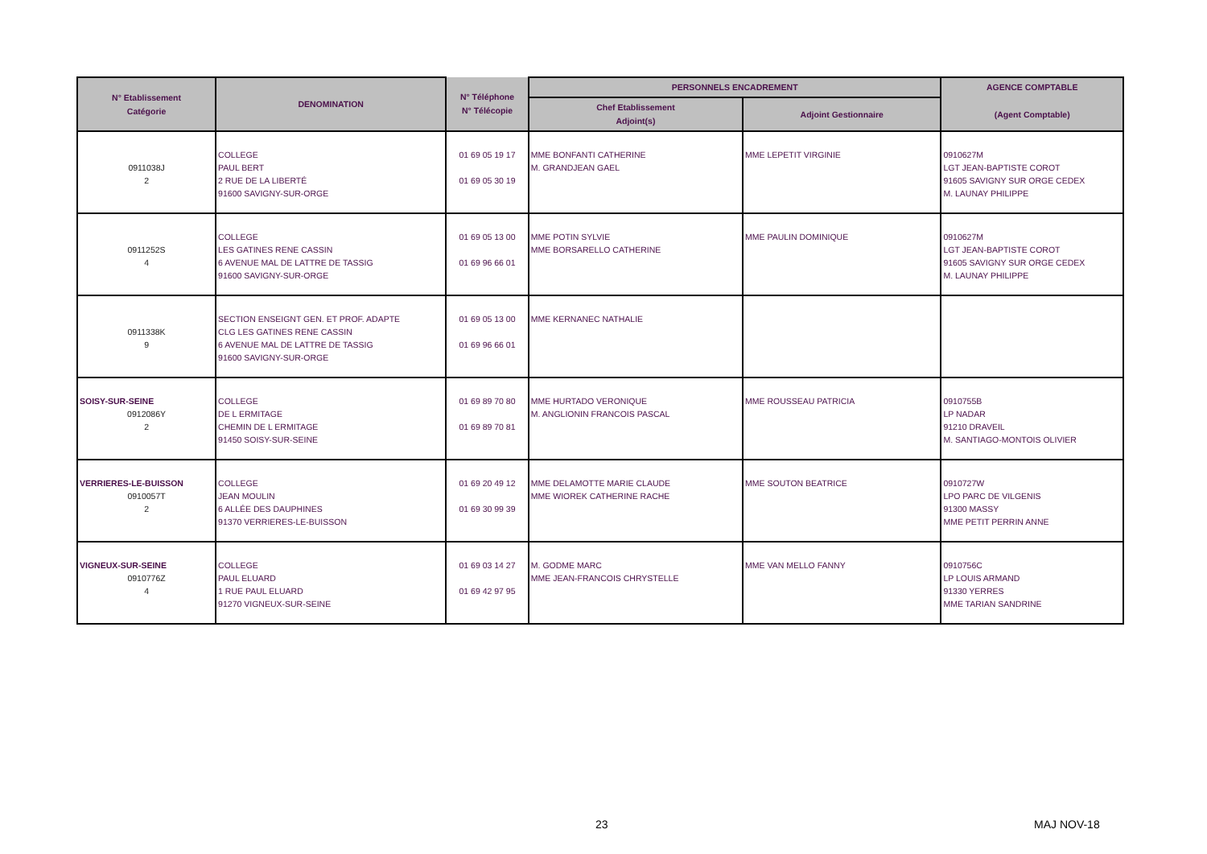| N° Etablissement Catégorie | DENOMINATION | N° Téléphone N° Télécopie | PERSONNELS ENCADREMENT | | AGENCE COMPTABLE (Agent Comptable) |
| --- | --- | --- | --- | --- | --- |
| | | | Chef Etablissement Adjoint(s) | Adjoint Gestionnaire | |
| 0911038J 2 | COLLEGE PAUL BERT 2 RUE DE LA LIBERTÉ 91600 SAVIGNY-SUR-ORGE | 01 69 05 19 17 01 69 05 30 19 | MME BONFANTI CATHERINE M. GRANDJEAN GAEL | MME LEPETIT VIRGINIE | 0910627M LGT JEAN-BAPTISTE COROT 91605 SAVIGNY SUR ORGE CEDEX M. LAUNAY PHILIPPE |
| 0911252S 4 | COLLEGE LES GATINES RENE CASSIN 6 AVENUE MAL DE LATTRE DE TASSIG 91600 SAVIGNY-SUR-ORGE | 01 69 05 13 00 01 69 96 66 01 | MME POTIN SYLVIE MME BORSARELLO CATHERINE | MME PAULIN DOMINIQUE | 0910627M LGT JEAN-BAPTISTE COROT 91605 SAVIGNY SUR ORGE CEDEX M. LAUNAY PHILIPPE |
| 0911338K 9 | SECTION ENSEIGNT GEN. ET PROF. ADAPTE CLG LES GATINES RENE CASSIN 6 AVENUE MAL DE LATTRE DE TASSIG 91600 SAVIGNY-SUR-ORGE | 01 69 05 13 00 01 69 96 66 01 | MME KERNANEC NATHALIE | | |
| SOISY-SUR-SEINE 0912086Y 2 | COLLEGE DE L ERMITAGE CHEMIN DE L ERMITAGE 91450 SOISY-SUR-SEINE | 01 69 89 70 80 01 69 89 70 81 | MME HURTADO VERONIQUE M. ANGLIONIN FRANCOIS PASCAL | MME ROUSSEAU PATRICIA | 0910755B LP NADAR 91210 DRAVEIL M. SANTIAGO-MONTOIS OLIVIER |
| VERRIERES-LE-BUISSON 0910057T 2 | COLLEGE JEAN MOULIN 6 ALLÉE DES DAUPHINES 91370 VERRIERES-LE-BUISSON | 01 69 20 49 12 01 69 30 99 39 | MME DELAMOTTE MARIE CLAUDE MME WIOREK CATHERINE RACHE | MME SOUTON BEATRICE | 0910727W LPO PARC DE VILGENIS 91300 MASSY MME PETIT PERRIN ANNE |
| VIGNEUX-SUR-SEINE 0910776Z 4 | COLLEGE PAUL ELUARD 1 RUE PAUL ELUARD 91270 VIGNEUX-SUR-SEINE | 01 69 03 14 27 01 69 42 97 95 | M. GODME MARC MME JEAN-FRANCOIS CHRYSTELLE | MME VAN MELLO FANNY | 0910756C LP LOUIS ARMAND 91330 YERRES MME TARIAN SANDRINE |
23 MAJ NOV-18